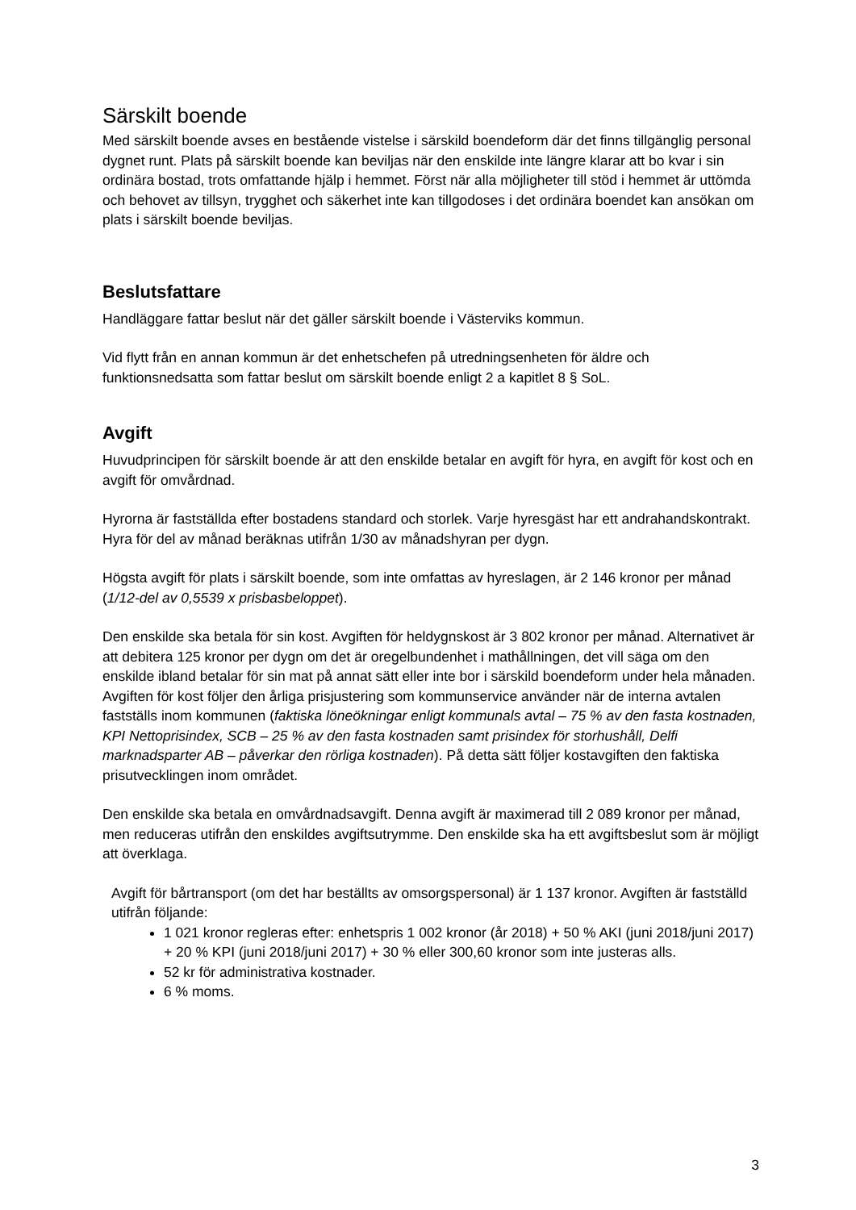Särskilt boende
Med särskilt boende avses en bestående vistelse i särskild boendeform där det finns tillgänglig personal dygnet runt. Plats på särskilt boende kan beviljas när den enskilde inte längre klarar att bo kvar i sin ordinära bostad, trots omfattande hjälp i hemmet. Först när alla möjligheter till stöd i hemmet är uttömda och behovet av tillsyn, trygghet och säkerhet inte kan tillgodoses i det ordinära boendet kan ansökan om plats i särskilt boende beviljas.
Beslutsfattare
Handläggare fattar beslut när det gäller särskilt boende i Västerviks kommun.
Vid flytt från en annan kommun är det enhetschefen på utredningsenheten för äldre och funktionsnedsatta som fattar beslut om särskilt boende enligt 2 a kapitlet 8 § SoL.
Avgift
Huvudprincipen för särskilt boende är att den enskilde betalar en avgift för hyra, en avgift för kost och en avgift för omvårdnad.
Hyrorna är fastställda efter bostadens standard och storlek. Varje hyresgäst har ett andrahandskontrakt. Hyra för del av månad beräknas utifrån 1/30 av månadshyran per dygn.
Högsta avgift för plats i särskilt boende, som inte omfattas av hyreslagen, är 2 146 kronor per månad (1/12-del av 0,5539 x prisbasbeloppet).
Den enskilde ska betala för sin kost. Avgiften för heldygnskost är 3 802 kronor per månad. Alternativet är att debitera 125 kronor per dygn om det är oregelbundenhet i mathållningen, det vill säga om den enskilde ibland betalar för sin mat på annat sätt eller inte bor i särskild boendeform under hela månaden. Avgiften för kost följer den årliga prisjustering som kommunservice använder när de interna avtalen fastställs inom kommunen (faktiska löneökningar enligt kommunals avtal – 75 % av den fasta kostnaden, KPI Nettoprisindex, SCB – 25 % av den fasta kostnaden samt prisindex för storhushåll, Delfi marknadsparter AB – påverkar den rörliga kostnaden). På detta sätt följer kostavgiften den faktiska prisutvecklingen inom området.
Den enskilde ska betala en omvårdnadsavgift. Denna avgift är maximerad till 2 089 kronor per månad, men reduceras utifrån den enskildes avgiftsutrymme. Den enskilde ska ha ett avgiftsbeslut som är möjligt att överklaga.
Avgift för bårtransport (om det har beställts av omsorgspersonal) är 1 137 kronor. Avgiften är fastställd utifrån följande:
1 021 kronor regleras efter: enhetspris 1 002 kronor (år 2018) + 50 % AKI (juni 2018/juni 2017) + 20 % KPI (juni 2018/juni 2017) + 30 % eller 300,60 kronor som inte justeras alls.
52 kr för administrativa kostnader.
6 % moms.
3